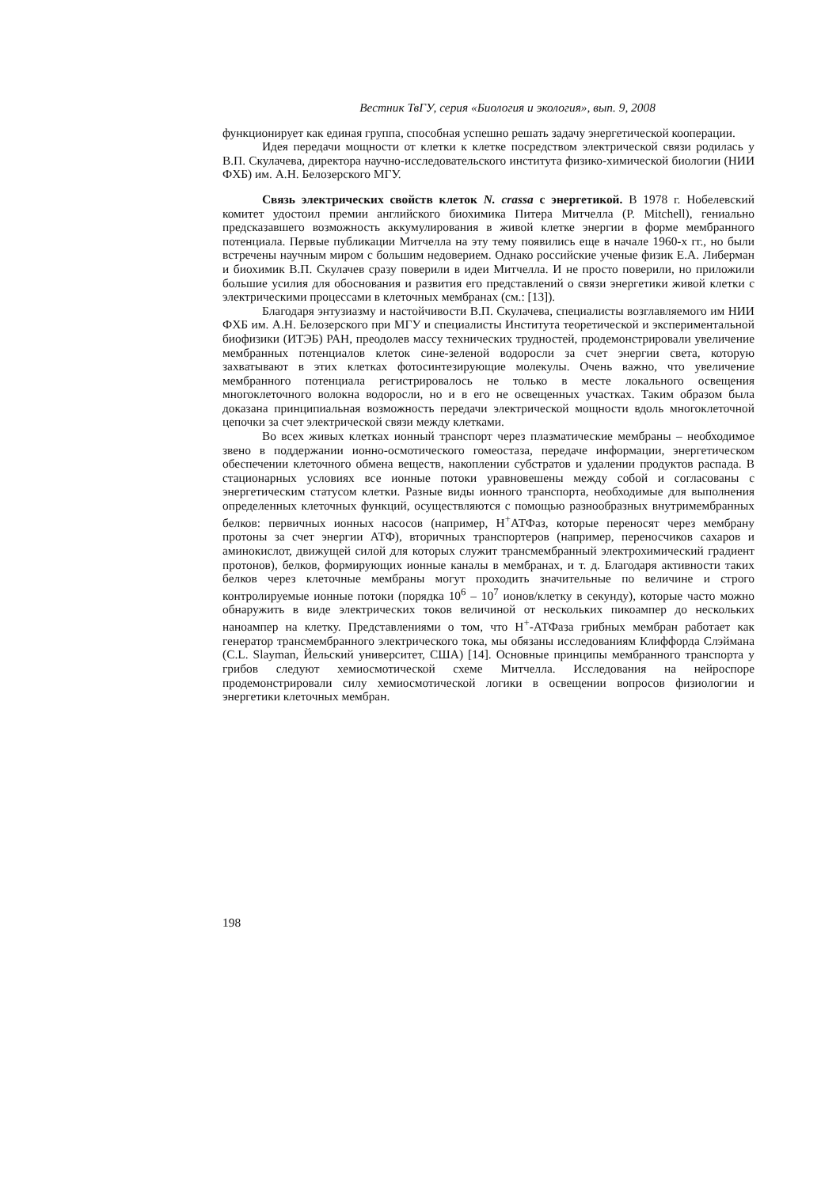Вестник ТвГУ, серия «Биология и экология», вып. 9, 2008
функционирует как единая группа, способная успешно решать задачу энергетической кооперации.
Идея передачи мощности от клетки к клетке посредством электрической связи родилась у В.П. Скулачева, директора научно-исследовательского института физико-химической биологии (НИИ ФХБ) им. А.Н. Белозерского МГУ.
Связь электрических свойств клеток N. crassa с энергетикой. В 1978 г. Нобелевский комитет удостоил премии английского биохимика Питера Митчелла (P. Mitchell), гениально предсказавшего возможность аккумулирования в живой клетке энергии в форме мембранного потенциала. Первые публикации Митчелла на эту тему появились еще в начале 1960-х гг., но были встречены научным миром с большим недоверием. Однако российские ученые физик Е.А. Либерман и биохимик В.П. Скулачев сразу поверили в идеи Митчелла. И не просто поверили, но приложили большие усилия для обоснования и развития его представлений о связи энергетики живой клетки с электрическими процессами в клеточных мембранах (см.: [13]).
Благодаря энтузиазму и настойчивости В.П. Скулачева, специалисты возглавляемого им НИИ ФХБ им. А.Н. Белозерского при МГУ и специалисты Института теоретической и экспериментальной биофизики (ИТЭБ) РАН, преодолев массу технических трудностей, продемонстрировали увеличение мембранных потенциалов клеток сине-зеленой водоросли за счет энергии света, которую захватывают в этих клетках фотосинтезирующие молекулы. Очень важно, что увеличение мембранного потенциала регистрировалось не только в месте локального освещения многоклеточного волокна водоросли, но и в его не освещенных участках. Таким образом была доказана принципиальная возможность передачи электрической мощности вдоль многоклеточной цепочки за счет электрической связи между клетками.
Во всех живых клетках ионный транспорт через плазматические мембраны – необходимое звено в поддержании ионно-осмотического гомеостаза, передаче информации, энергетическом обеспечении клеточного обмена веществ, накоплении субстратов и удалении продуктов распада. В стационарных условиях все ионные потоки уравновешены между собой и согласованы с энергетическим статусом клетки. Разные виды ионного транспорта, необходимые для выполнения определенных клеточных функций, осуществляются с помощью разнообразных внутримембранных белков: первичных ионных насосов (например, Н<sup>+</sup>АТФаз, которые переносят через мембрану протоны за счет энергии АТФ), вторичных транспортеров (например, переносчиков сахаров и аминокислот, движущей силой для которых служит трансмембранный электрохимический градиент протонов), белков, формирующих ионные каналы в мембранах, и т. д. Благодаря активности таких белков через клеточные мембраны могут проходить значительные по величине и строго контролируемые ионные потоки (порядка 10<sup>6</sup> – 10<sup>7</sup> ионов/клетку в секунду), которые часто можно обнаружить в виде электрических токов величиной от нескольких пикоампер до нескольких наноампер на клетку. Представлениями о том, что Н<sup>+</sup>-АТФаза грибных мембран работает как генератор трансмембранного электрического тока, мы обязаны исследованиям Клиффорда Слэймана (C.L. Slayman, Йельский университет, США) [14]. Основные принципы мембранного транспорта у грибов следуют хемиосмотической схеме Митчелла. Исследования на нейроспоре продемонстрировали силу хемиосмотической логики в освещении вопросов физиологии и энергетики клеточных мембран.
198